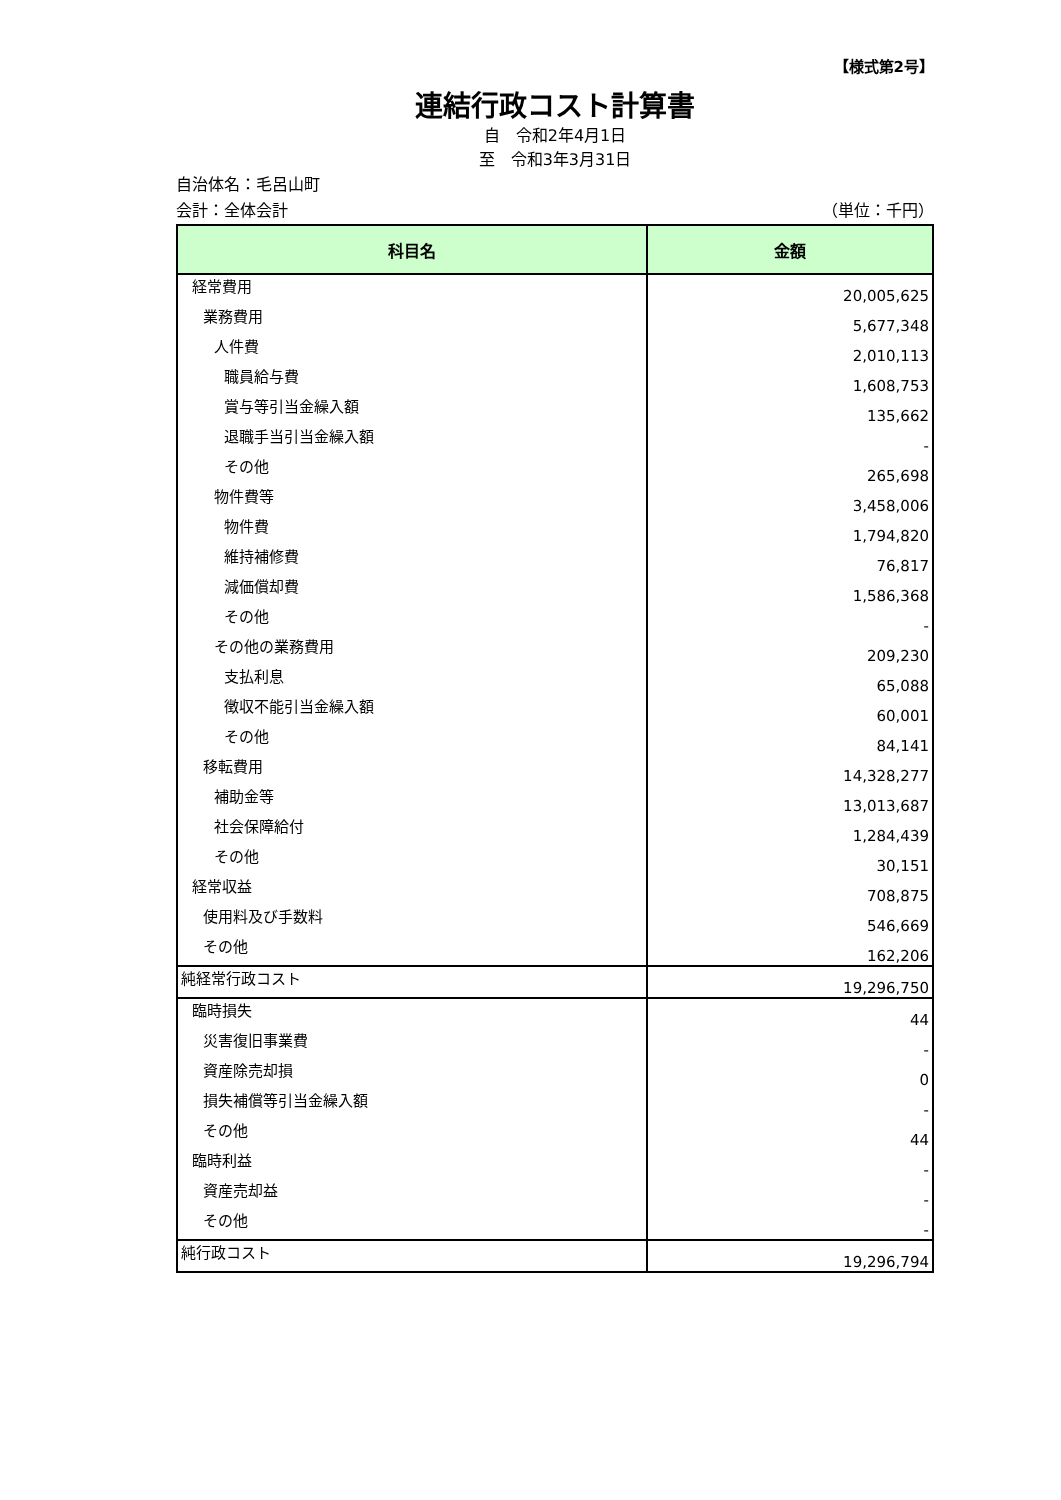【様式第2号】
連結行政コスト計算書
自　令和2年4月1日
至　令和3年3月31日
自治体名：毛呂山町
会計：全体会計 （単位：千円）
| 科目名 | 金額 |
| --- | --- |
| 経常費用 | 20,005,625 |
| 業務費用 | 5,677,348 |
| 人件費 | 2,010,113 |
| 職員給与費 | 1,608,753 |
| 賞与等引当金繰入額 | 135,662 |
| 退職手当引当金繰入額 | - |
| その他 | 265,698 |
| 物件費等 | 3,458,006 |
| 物件費 | 1,794,820 |
| 維持補修費 | 76,817 |
| 減価償却費 | 1,586,368 |
| その他 | - |
| その他の業務費用 | 209,230 |
| 支払利息 | 65,088 |
| 徴収不能引当金繰入額 | 60,001 |
| その他 | 84,141 |
| 移転費用 | 14,328,277 |
| 補助金等 | 13,013,687 |
| 社会保障給付 | 1,284,439 |
| その他 | 30,151 |
| 経常収益 | 708,875 |
| 使用料及び手数料 | 546,669 |
| その他 | 162,206 |
| 純経常行政コスト | 19,296,750 |
| 臨時損失 | 44 |
| 災害復旧事業費 | - |
| 資産除売却損 | 0 |
| 損失補償等引当金繰入額 | - |
| その他 | 44 |
| 臨時利益 | - |
| 資産売却益 | - |
| その他 | - |
| 純行政コスト | 19,296,794 |